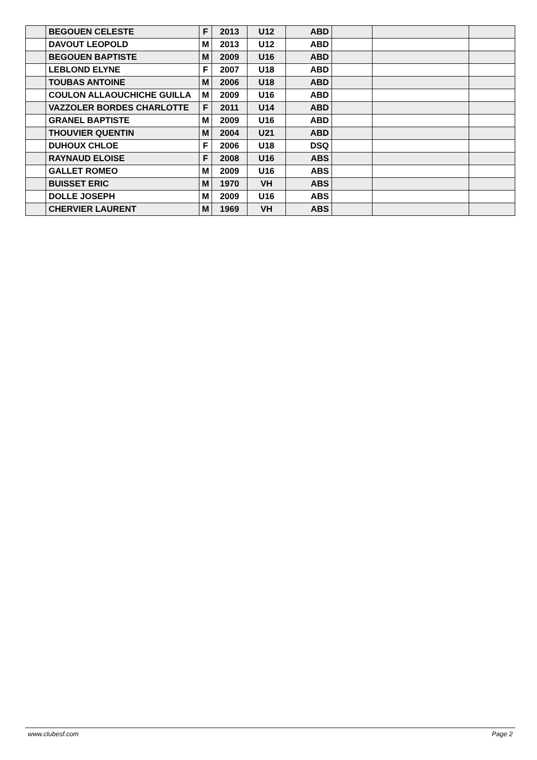| | BEGOUEN CELESTE | F | 2013 | U12 | ABD | | | |
| | DAVOUT LEOPOLD | M | 2013 | U12 | ABD | | | |
| | BEGOUEN BAPTISTE | M | 2009 | U16 | ABD | | | |
| | LEBLOND ELYNE | F | 2007 | U18 | ABD | | | |
| | TOUBAS ANTOINE | M | 2006 | U18 | ABD | | | |
| | COULON ALLAOUCHICHE GUILLA | M | 2009 | U16 | ABD | | | |
| | VAZZOLER BORDES CHARLOTTE | F | 2011 | U14 | ABD | | | |
| | GRANEL BAPTISTE | M | 2009 | U16 | ABD | | | |
| | THOUVIER QUENTIN | M | 2004 | U21 | ABD | | | |
| | DUHOUX CHLOE | F | 2006 | U18 | DSQ | | | |
| | RAYNAUD ELOISE | F | 2008 | U16 | ABS | | | |
| | GALLET ROMEO | M | 2009 | U16 | ABS | | | |
| | BUISSET ERIC | M | 1970 | VH | ABS | | | |
| | DOLLE JOSEPH | M | 2009 | U16 | ABS | | | |
| | CHERVIER LAURENT | M | 1969 | VH | ABS | | | |
www.clubesf.com Page 2